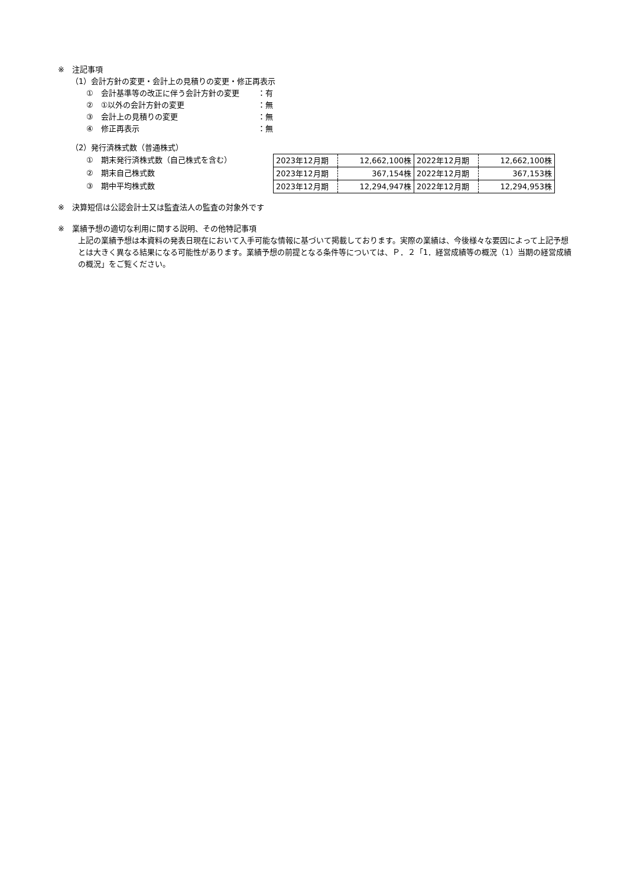※　注記事項
（1）会計方針の変更・会計上の見積りの変更・修正再表示
①　会計基準等の改正に伴う会計方針の変更 ：有
②　①以外の会計方針の変更 ：無
③　会計上の見積りの変更 ：無
④　修正再表示 ：無
（2）発行済株式数（普通株式）
①　期末発行済株式数（自己株式を含む）
②　期末自己株式数
③　期中平均株式数
| 2023年12月期 | 12,662,100株 | 2022年12月期 | 12,662,100株 |
| 2023年12月期 | 367,154株 | 2022年12月期 | 367,153株 |
| 2023年12月期 | 12,294,947株 | 2022年12月期 | 12,294,953株 |
※　決算短信は公認会計士又は監査法人の監査の対象外です
※　業績予想の適切な利用に関する説明、その他特記事項
上記の業績予想は本資料の発表日現在において入手可能な情報に基づいて掲載しております。実際の業績は、今後様々な要因によって上記予想とは大きく異なる結果になる可能性があります。業績予想の前提となる条件等については、Ｐ．２「1．経営成績等の概況（1）当期の経営成績の概況」をご覧ください。